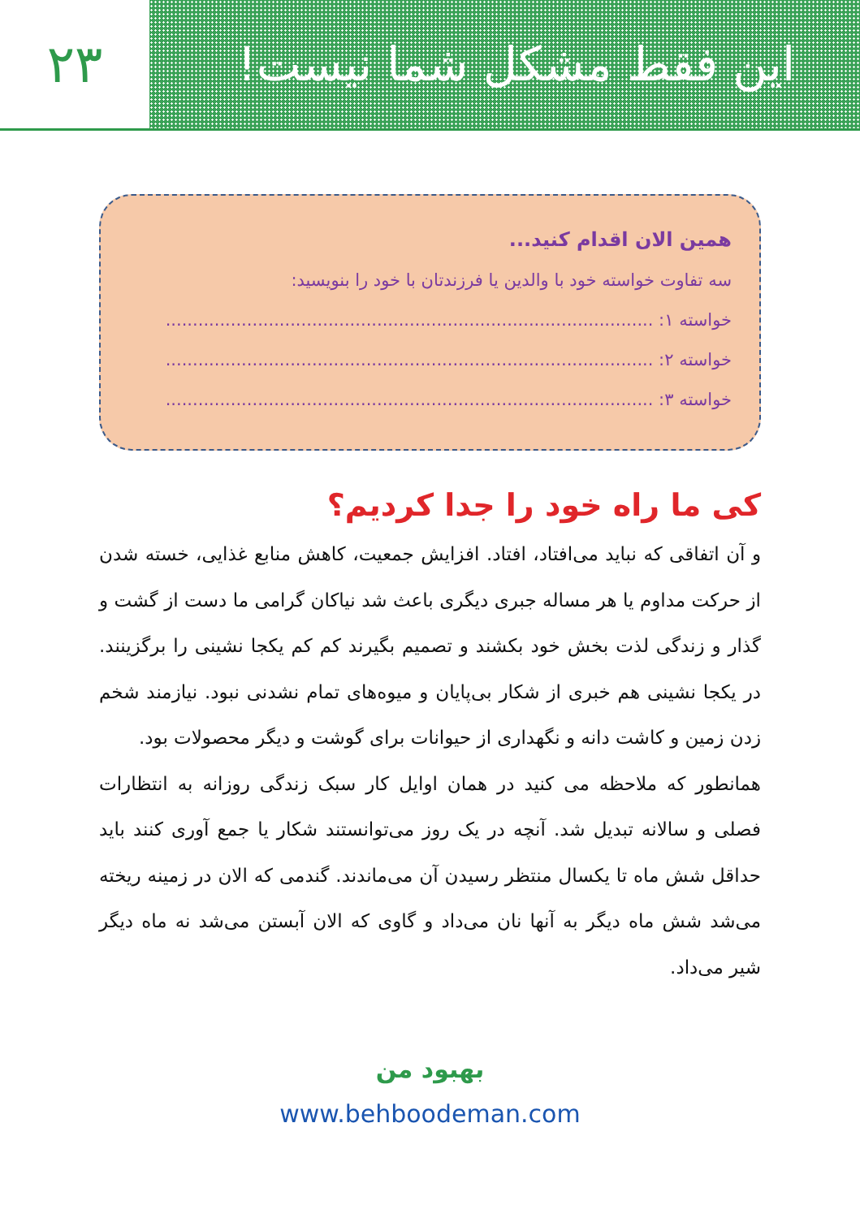این فقط مشکل شما نیست! ۲۳
همین الان اقدام کنید...
سه تفاوت خواسته خود با والدین یا فرزندتان با خود را بنویسید:
خواسته ۱: ..........................................................................................
خواسته ۲: ..........................................................................................
خواسته ۳: ..........................................................................................
کی ما راه خود را جدا کردیم؟
و آن اتفاقی که نباید می‌افتاد، افتاد. افزایش جمعیت، کاهش منابع غذایی، خسته شدن از حرکت مداوم یا هر مساله جبری دیگری باعث شد نیاکان گرامی ما دست از گشت و گذار و زندگی لذت بخش خود بکشند و تصمیم بگیرند کم کم یکجا نشینی را برگزینند. در یکجا نشینی هم خبری از شکار بی‌پایان و میوه‌های تمام نشدنی نبود. نیازمند شخم زدن زمین و کاشت دانه و نگهداری از حیوانات برای گوشت و دیگر محصولات بود.
همانطور که ملاحظه می کنید در همان اوایل کار سبک زندگی روزانه به انتظارات فصلی و سالانه تبدیل شد. آنچه در یک روز می‌توانستند شکار یا جمع آوری کنند باید حداقل شش ماه تا یکسال منتظر رسیدن آن می‌ماندند. گندمی که الان در زمینه ریخته می‌شد شش ماه دیگر به آنها نان می‌داد و گاوی که الان آبستن می‌شد نه ماه دیگر شیر می‌داد.
بهبود من
www.behboodeman.com